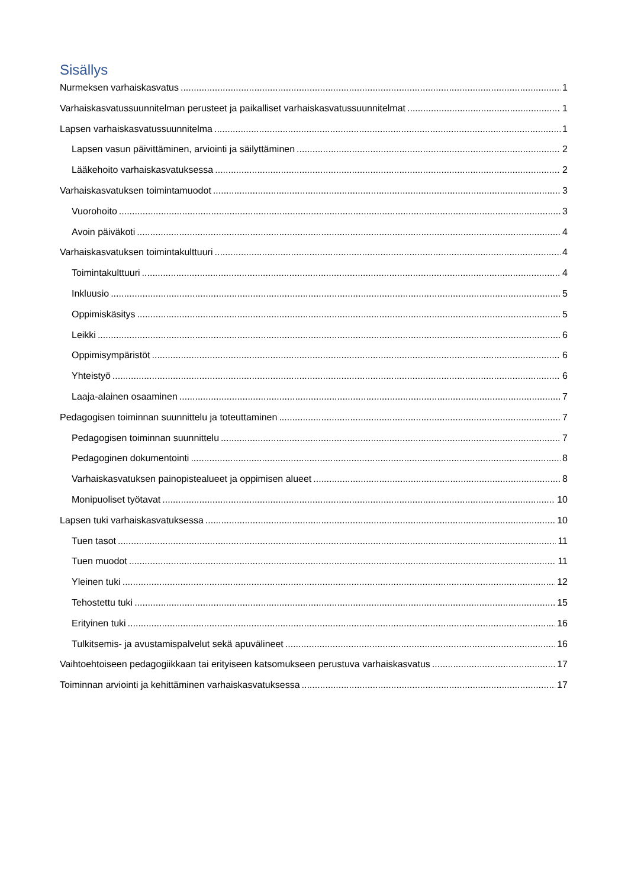Sisällys
Nurmeksen varhaiskasvatus 1
Varhaiskasvatussuunnitelman perusteet ja paikalliset varhaiskasvatussuunnitelmat 1
Lapsen varhaiskasvatussuunnitelma 1
Lapsen vasun päivittäminen, arviointi ja säilyttäminen 2
Lääkehoito varhaiskasvatuksessa 2
Varhaiskasvatuksen toimintamuodot 3
Vuorohoito 3
Avoin päiväkoti 4
Varhaiskasvatuksen toimintakulttuuri 4
Toimintakulttuuri 4
Inkluusio 5
Oppimiskäsitys 5
Leikki 6
Oppimisympäristöt 6
Yhteistyö 6
Laaja-alainen osaaminen 7
Pedagogisen toiminnan suunnittelu ja toteuttaminen 7
Pedagogisen toiminnan suunnittelu 7
Pedagoginen dokumentointi 8
Varhaiskasvatuksen painopistealueet ja oppimisen alueet 8
Monipuoliset työtavat 10
Lapsen tuki varhaiskasvatuksessa 10
Tuen tasot 11
Tuen muodot 11
Yleinen tuki 12
Tehostettu tuki 15
Erityinen tuki 16
Tulkitsemis- ja avustamispalvelut sekä apuvälineet 16
Vaihtoehtoiseen pedagogiikkaan tai erityiseen katsomukseen perustuva varhaiskasvatus 17
Toiminnan arviointi ja kehittäminen varhaiskasvatuksessa 17